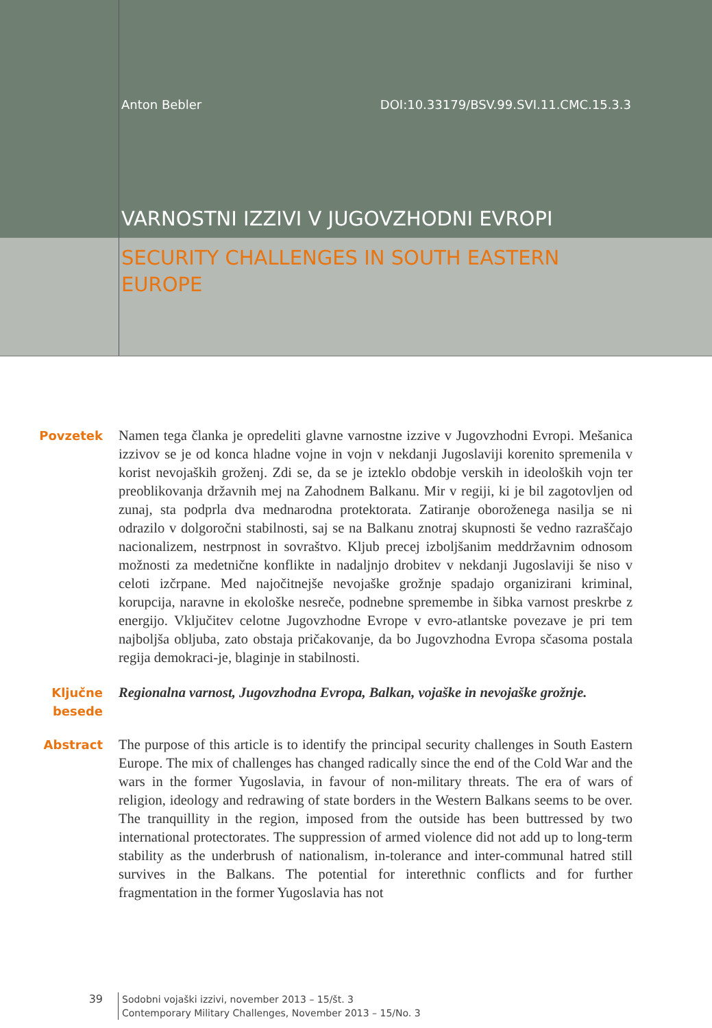Anton Bebler DOI:10.33179/BSV.99.SVI.11.CMC.15.3.3
VARNOSTNI IZZIVI V JUGOVZHODNI EVROPI
SECURITY CHALLENGES IN SOUTH EASTERN EUROPE
Povzetek Namen tega članka je opredeliti glavne varnostne izzive v Jugovzhodni Evropi. Mešanica izzivov se je od konca hladne vojne in vojn v nekdanji Jugoslaviji korenito spremenila v korist nevojaških groženj. Zdi se, da se je izteklo obdobje verskih in ideoloških vojn ter preoblikovanja državnih mej na Zahodnem Balkanu. Mir v regiji, ki je bil zagotovljen od zunaj, sta podprla dva mednarodna protektorata. Zatiranje oboroženega nasilja se ni odrazilo v dolgoročni stabilnosti, saj se na Balkanu znotraj skupnosti še vedno razraščajo nacionalizem, nestrpnost in sovraštvo. Kljub precej izboljšanim meddržavnim odnosom možnosti za medetnične konflikte in nadaljnjo drobitev v nekdanji Jugoslaviji še niso v celoti izčrpane. Med najočitnejše nevojaške grožnje spadajo organizirani kriminal, korupcija, naravne in ekološke nesreče, podnebne spremembe in šibka varnost preskrbe z energijo. Vključitev celotne Jugovzhodne Evrope v evro-atlantske povezave je pri tem najboljša obljuba, zato obstaja pričakovanje, da bo Jugovzhodna Evropa sčasoma postala regija demokraci-je, blaginje in stabilnosti.
Ključne besede
Regionalna varnost, Jugovzhodna Evropa, Balkan, vojaške in nevojaške grožnje.
Abstract The purpose of this article is to identify the principal security challenges in South Eastern Europe. The mix of challenges has changed radically since the end of the Cold War and the wars in the former Yugoslavia, in favour of non-military threats. The era of wars of religion, ideology and redrawing of state borders in the Western Balkans seems to be over. The tranquillity in the region, imposed from the outside has been buttressed by two international protectorates. The suppression of armed violence did not add up to long-term stability as the underbrush of nationalism, in-tolerance and inter-communal hatred still survives in the Balkans. The potential for interethnic conflicts and for further fragmentation in the former Yugoslavia has not
39
Sodobni vojaški izzivi, november 2013 – 15/št. 3
Contemporary Military Challenges, November 2013 – 15/No. 3